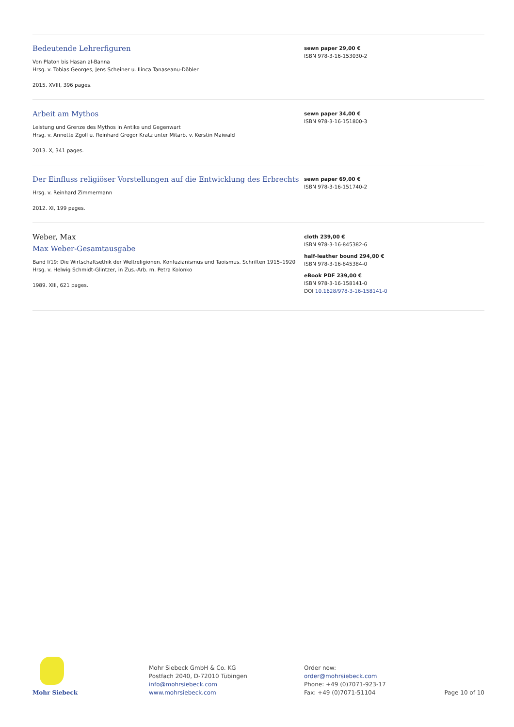Bedeutende Lehrerfiguren
Von Platon bis Hasan al-Banna
Hrsg. v. Tobias Georges, Jens Scheiner u. Ilinca Tanaseanu-Döbler
2015. XVIII, 396 pages.
sewn paper 29,00 €
ISBN 978-3-16-153030-2
Arbeit am Mythos
Leistung und Grenze des Mythos in Antike und Gegenwart
Hrsg. v. Annette Zgoll u. Reinhard Gregor Kratz unter Mitarb. v. Kerstin Maiwald
2013. X, 341 pages.
sewn paper 34,00 €
ISBN 978-3-16-151800-3
Der Einfluss religiöser Vorstellungen auf die Entwicklung des Erbrechts
Hrsg. v. Reinhard Zimmermann
2012. XI, 199 pages.
sewn paper 69,00 €
ISBN 978-3-16-151740-2
Weber, Max
Max Weber-Gesamtausgabe
Band I/19: Die Wirtschaftsethik der Weltreligionen. Konfuzianismus und Taoismus. Schriften 1915–1920
Hrsg. v. Helwig Schmidt-Glintzer, in Zus.-Arb. m. Petra Kolonko
1989. XIII, 621 pages.
cloth 239,00 €
ISBN 978-3-16-845382-6
half-leather bound 294,00 €
ISBN 978-3-16-845384-0
eBook PDF 239,00 €
ISBN 978-3-16-158141-0
DOI 10.1628/978-3-16-158141-0
Mohr Siebeck
Mohr Siebeck GmbH & Co. KG
Postfach 2040, D-72010 Tübingen
info@mohrsiebeck.com
www.mohrsiebeck.com
Order now:
order@mohrsiebeck.com
Phone: +49 (0)7071-923-17
Fax: +49 (0)7071-51104
Page 10 of 10